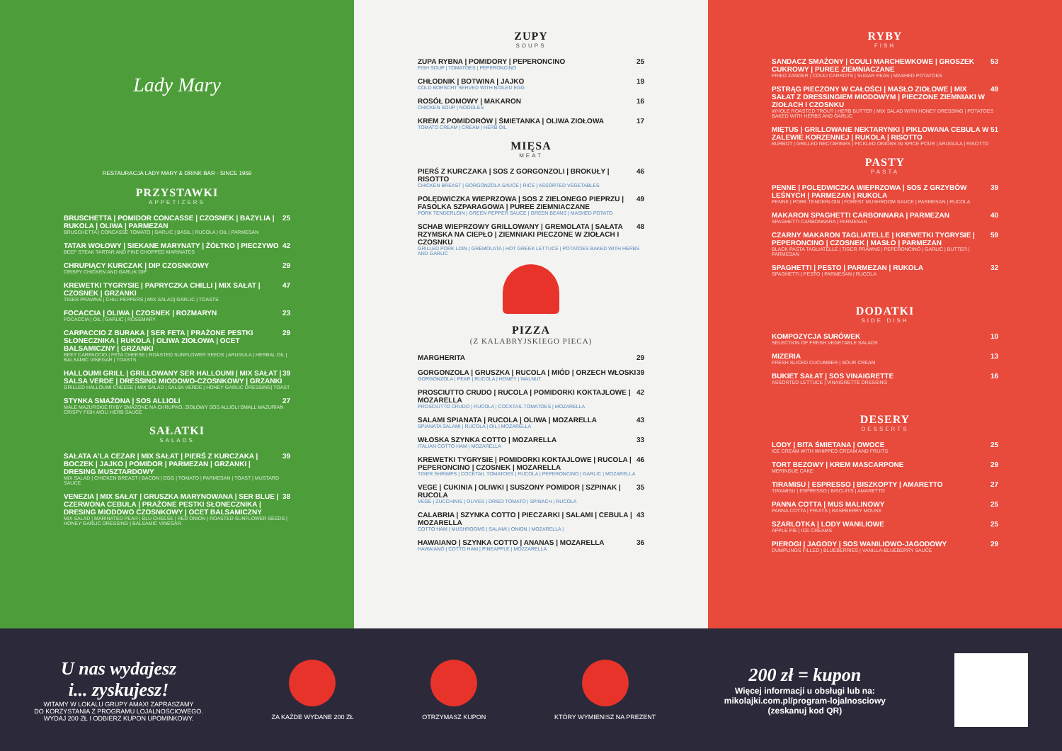Lady Mary
RESTAURACJA LADY MARY & DRINK BAR · SINCE 1959
PRZYSTAWKI
APPETIZERS
BRUSCHETTA | POMIDOR CONCASSE | CZOSNEK | BAZYLIA | RUKOLA | OLIWA | PARMEZAN 25
BRUSCHETTA | CONCASSE TOMATO | GARLIC | BASIL | RUCOLA | OIL | PARMESAN
TATAR WOŁOWY | SIEKANE MARYNATY | ŻÓŁTKO | PIECZYWO 42
BEEF STEAK TARTAR AND FINE CHOPPED MARINATES
CHRUPIĄCY KURCZAK | DIP CZOSNKOWY 29
CRISPY CHICKEN AND GARLIK DIP
KREWETKI TYGRYSIE | PAPRYCZKA CHILLI | MIX SAŁAT | CZOSNEK | GRZANKI 47
TIGER PRAWNS | CHILI PEPPERS | MIX SALAD| GARLIC | TOASTS
FOCACCIA | OLIWA | CZOSNEK | ROZMARYN 23
FOCACCIA | OIL | GARLIC | ROSEMARY
CARPACCIO Z BURAKA | SER FETA | PRAŻONE PESTKI SŁONECZNIKA | RUKOLA | OLIWA ZIOŁOWA | OCET BALSAMICZNY | GRZANKI 29
BEET CARPACCIO | FETA CHEESE | ROASTED SUNFLOWER SEEDS | ARUGULA | HERBAL OIL | BALSAMIC VINEGAR | TOASTS
HALLOUMI GRILL | GRILLOWANY SER HALLOUMI | MIX SAŁAT | SALSA VERDE | DRESSING MIODOWO-CZOSNKOWY | GRZANKI 39
GRILLED HALLOUMI CHEESE | MIX SALAD | SALSA VERDE | HONEY GARLIC DRESSING| TOAST
STYNKA SMAŻONA | SOS ALLIOLI 27
MAŁE MAZURSKIE RYBY SMAŻONE NA CHRUPKO, ZIOŁOWY SOS ALLIOLI SMALL MAZURIAN CRISPY FISH AIOLI HERB SAUCE
SAŁATKI
SALADS
SAŁATA A'LA CEZAR | MIX SAŁAT | PIERŚ Z KURCZAKA | BOCZEK | JAJKO | POMIDOR | PARMEZAN | GRZANKI | DRESING MUSZTARDOWY 39
MIX SALAD | CHICKEN BREAST | BACON | EGG | TOMATO | PARMESAN | TOAST | MUSTARD SAUCE
VENEZIA | MIX SAŁAT | GRUSZKA MARYNOWANA | SER BLUE | CZERWONA CEBULA | PRAŻONE PESTKI SŁONECZNIKA | DRESING MIODOWO CZOSNKOWY | OCET BALSAMICZNY 38
MIX SALAD | MARINATED PEAR | BLU CHEESE | RED ONION | ROASTED SUNFLOWER SEEDS | HONEY GARLIC DRESSING | BALSAMIC VINEGAR
ZUPY
SOUPS
ZUPA RYBNA | POMIDORY | PEPERONCINO 25
FISH SOUP | TOMATOES | PEPERONCINO
CHŁODNIK | BOTWINA | JAJKO 19
COLD BORSCHT SERVED WITH BOILED EGG
ROSÓŁ DOMOWY | MAKARON 16
CHICKEN SOUP | NOODLES
KREM Z POMIDORÓW | ŚMIETANKA | OLIWA ZIOŁOWA 17
TOMATO CREAM | CREAM | HERB OIL
MIĘSA
MEAT
PIERŚ Z KURCZAKA | SOS Z GORGONZOLI | BROKUŁY | RISOTTO 46
CHICKEN BREAST | GORGONZOLA SAUCE | RICE | ASSORTED VEGETABLES
POLĘDWICZKA WIEPRZOWA | SOS Z ZIELONEGO PIEPRZU | FASOLKA SZPARAGOWA | PUREE ZIEMNIACZANE 49
PORK TENDERLOIN | GREEN PEPPER SAUCE | GREEN BEANS | MASHED POTATO
SCHAB WIEPRZOWY GRILLOWANY | GREMOLATA | SAŁATA RZYMSKA NA CIEPŁO | ZIEMNIAKI PIECZONE W ZIOŁACH I CZOSNKU 48
GRILLED PORK LOIN | GREMOLATA | HOT GREEK LETTUCE | POTATOES BAKED WITH HERBS AND GARLIC
PIZZA
(Z KALABRYJSKIEGO PIECA)
MARGHERITA 29
GORGONZOLA | GRUSZKA | RUCOLA | MIÓD | ORZECH WŁOSKI 39
GORGONZOLA | PEAR | RUCOLA | HONEY | WALNUT
PROSCIUTTO CRUDO | RUCOLA | POMIDORKI KOKTAJLOWE | MOZARELLA 42
PROSCIUTTO CRUDO | RUCOLA | COCKTAIL TOMATOES | MOZARELLA
SALAMI SPIANATA | RUCOLA | OLIWA | MOZARELLA 43
SPIANATA SALAMI | RUCOLA | OIL | MOZARELLA
WŁOSKA SZYNKA COTTO | MOZARELLA 33
ITALIAN COTTO HAM | MOZARELLA
KREWETKI TYGRYSIE | POMIDORKI KOKTAJLOWE | RUCOLA | PEPERONCINO | CZOSNEK | MOZARELLA 46
TIGER SHRIMPS | COCKTAIL TOMATOES | RUCOLA | PEPERONCINO | GARLIC | MOZARELLA
VEGE | CUKINIA | OLIWKI | SUSZONY POMIDOR | SZPINAK | RUCOLA 35
VEGE | ZUCCHINIS | OLIVES | DRIED TOMATO | SPINACH | RUCOLA
CALABRIA | SZYNKA COTTO | PIECZARKI | SALAMI | CEBULA | MOZARELLA 43
COTTO HAM | MUSHROOMS | SALAMI | ONION | MOZARELLA |
HAWAIANO | SZYNKA COTTO | ANANAS | MOZARELLA 36
HAWAIANO | COTTO HAM | PINEAPPLE | MOZZARELLA
RYBY
FISH
SANDACZ SMAŻONY | COULI MARCHEWKOWE | GROSZEK CUKROWY | PUREE ZIEMNIACZANE 53
FRIED ZANDER | COULI CARROTS | SUGAR PEAS | MASHED POTATOES
PSTRĄG PIECZONY W CAŁOŚCI | MASŁO ZIOŁOWE | MIX SAŁAT Z DRESSINGIEM MIODOWYM | PIECZONE ZIEMNIAKI W ZIOŁACH I CZOSNKU 49
WHOLE ROASTED TROUT | HERB BUTTER | MIX SALAD WITH HONEY DRESSING | POTATOES BAKED WITH HERBS AND GARLIC
MIĘTUS | GRILLOWANE NEKTARYNKI | PIKLOWANA CEBULA W ZALEWIE KORZENNEJ | RUKOLA | RISOTTO 51
BURBOT | GRILLED NECTARINES | PICKLED ONIONS IN SPICE POUR | ARUGULA | RISOTTO
PASTY
PASTA
PENNE | POLĘDWICZKA WIEPRZOWA | SOS Z GRZYBÓW LEŚNYCH | PARMEZAN | RUKOLA 39
PENNE | PORK TENDERLOIN | FOREST MUSHROOM SAUCE | PARMESAN | RUCOLA
MAKARON SPAGHETTI CARBONNARA | PARMEZAN 40
SPAGHETTI CARBONNARA | PARMESAN
CZARNY MAKARON TAGLIATELLE | KREWETKI TYGRYSIE | PEPERONCINO | CZOSNEK | MASŁO | PARMEZAN 59
BLACK PASTA TAGLIATELLE | TIGER PRAWNS | PEPERONCINO | GARLIC | BUTTER | PARMESAN
SPAGHETTI | PESTO | PARMEZAN | RUKOLA 32
SPAGHETTI | PESTO | PARMESAN | RUCOLA
DODATKI
SIDE DISH
KOMPOZYCJA SURÓWEK 10
SELECTION OF FRESH VEGETABLE SALADS
MIZERIA 13
FRESH SLICED CUCUMBER | SOUR CREAM
BUKIET SAŁAT | SOS VINAIGRETTE 16
ASSORTED LETTUCE | VINAIGRETTE DRESSING
DESERY
DESSERTS
LODY | BITA ŚMIETANA | OWOCE 25
ICE CREAM WITH WHIPPED CREAM AND FRUITS
TORT BEZOWY | KREM MASCARPONE 29
MERINGUE CAKE
TIRAMISU | ESPRESSO | BISZKOPTY | AMARETTO 27
TIRAMISU | ESPRESSO | BISCUITS | AMARETTO
PANNA COTTA | MUS MALINOWY 25
PANNA COTTA | FRUITS | RASPBERRY MOUSE
SZARLOTKA | LODY WANILIOWE 25
APPLE PIE | ICE CREAMS
PIEROGI | JAGODY | SOS WANILIOWO-JAGODOWY 29
DUMPLINGS FILLED | BLUEBERRIES | VANILLA-BLUEBERRY SAUCE
U nas wydajesz
i... zyskujesz!
WITAMY W LOKALU GRUPY AMAX! ZAPRASZAMY
DO KORZYSTANIA Z PROGRAMU LOJALNOŚCIOWEGO.
WYDAJ 200 ZŁ I ODBIERZ KUPON UPOMINKOWY.
ZA KAŻDE WYDANE 200 ZŁ OTRZYMASZ KUPON KTÓRY WYMIENISZ NA PREZENT
200 zł = kupon
Więcej informacji u obsługi lub na:
mikolajki.com.pl/program-lojalnosciowy
(zeskanuj kod QR)